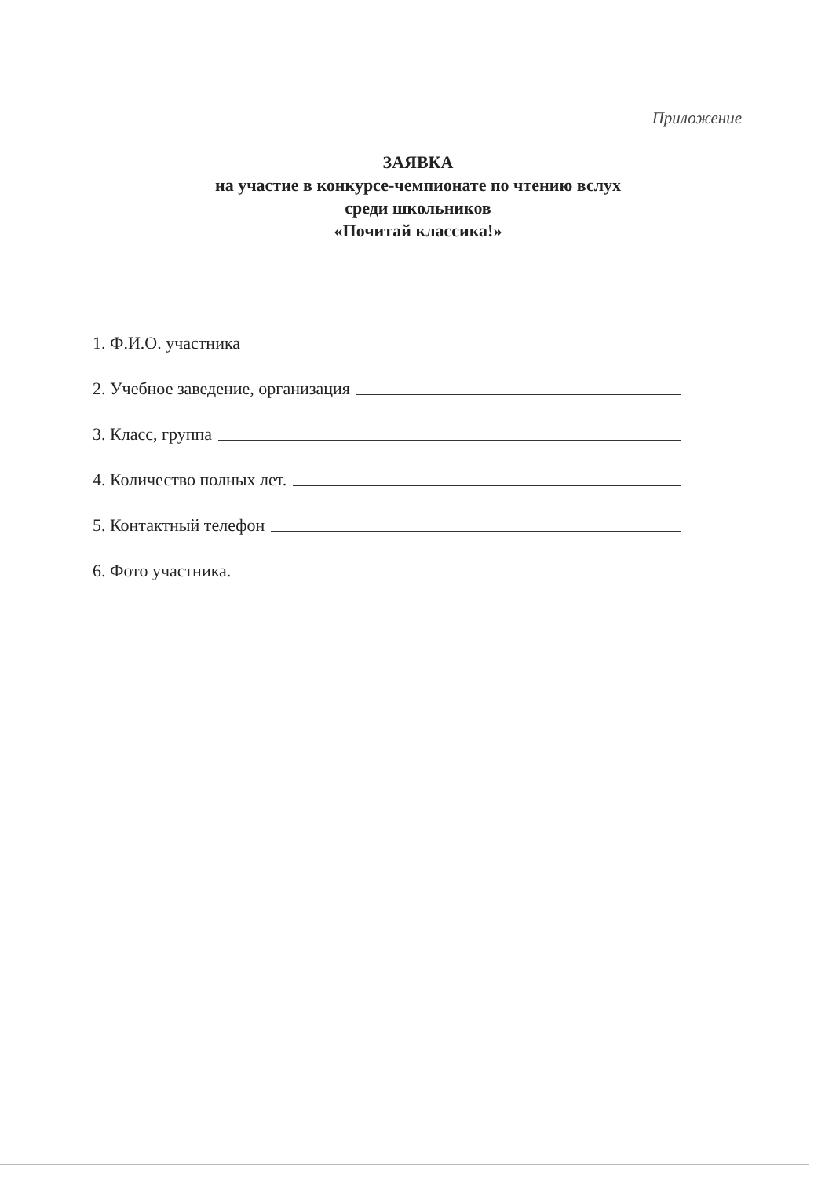Приложение
ЗАЯВКА
на участие в конкурсе-чемпионате по чтению вслух
среди школьников
«Почитай классика!»
1. Ф.И.О. участника
2. Учебное заведение, организация
3. Класс, группа
4. Количество полных лет.
5. Контактный телефон
6. Фото участника.